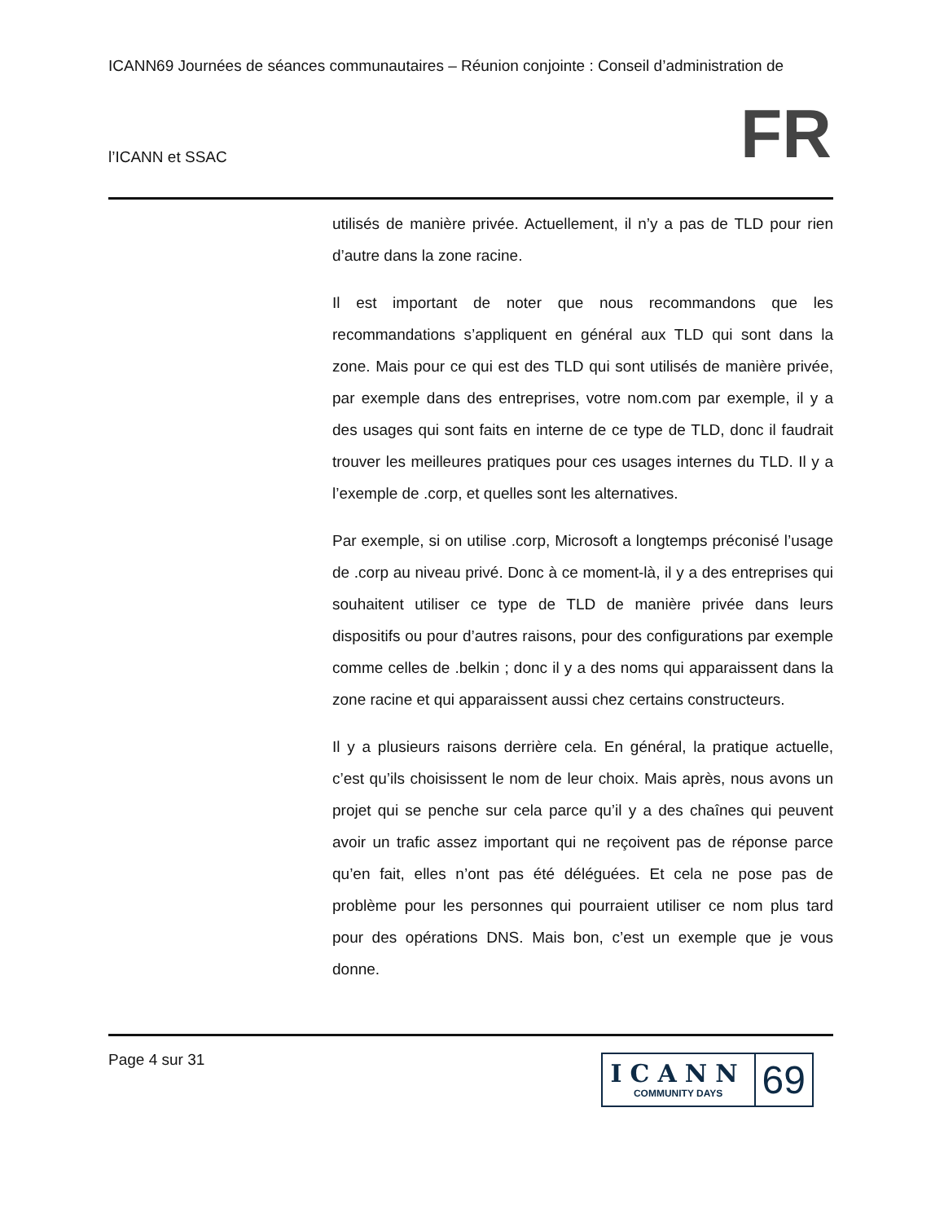ICANN69 Journées de séances communautaires – Réunion conjointe : Conseil d’administration de
l’ICANN et SSAC
FR
utilisés de manière privée. Actuellement, il n’y a pas de TLD pour rien d’autre dans la zone racine.
Il est important de noter que nous recommandons que les recommandations s’appliquent en général aux TLD qui sont dans la zone. Mais pour ce qui est des TLD qui sont utilisés de manière privée, par exemple dans des entreprises, votre nom.com par exemple, il y a des usages qui sont faits en interne de ce type de TLD, donc il faudrait trouver les meilleures pratiques pour ces usages internes du TLD. Il y a l’exemple de .corp, et quelles sont les alternatives.
Par exemple, si on utilise .corp, Microsoft a longtemps préconisé l’usage de .corp au niveau privé. Donc à ce moment-là, il y a des entreprises qui souhaitent utiliser ce type de TLD de manière privée dans leurs dispositifs ou pour d’autres raisons, pour des configurations par exemple comme celles de .belkin ; donc il y a des noms qui apparaissent dans la zone racine et qui apparaissent aussi chez certains constructeurs.
Il y a plusieurs raisons derrière cela. En général, la pratique actuelle, c’est qu’ils choisissent le nom de leur choix. Mais après, nous avons un projet qui se penche sur cela parce qu’il y a des chaînes qui peuvent avoir un trafic assez important qui ne reçoivent pas de réponse parce qu’en fait, elles n’ont pas été déléguées. Et cela ne pose pas de problème pour les personnes qui pourraient utiliser ce nom plus tard pour des opérations DNS. Mais bon, c’est un exemple que je vous donne.
Page 4 sur 31
ICANN
COMMUNITY DAYS
69